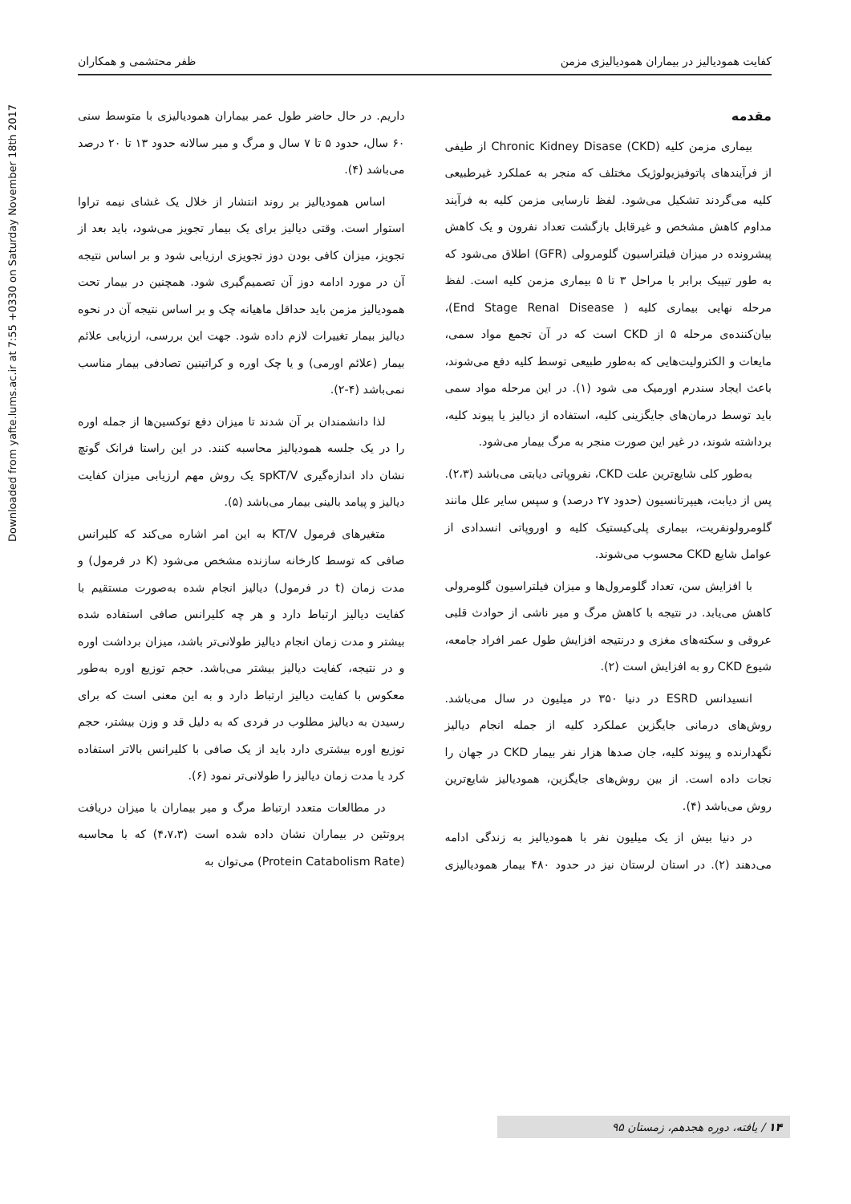Downloaded from yafte.lums.ac.ir at 7:55 +0330 on Saturday November 18th 2017
کفایت همودیالیز در بیماران همودیالیزی مزمن ظفر محتشمی و همکاران
مقدمه
بیماری مزمن کلیه Chronic Kidney Disase (CKD) از طیفی از فرآیندهای پاتوفیزیولوژیک مختلف که منجر به عملکرد غیرطبیعی کلیه می‌گردند تشکیل می‌شود. لفظ نارسایی مزمن کلیه به فرآیند مداوم کاهش مشخص و غیرقابل بازگشت تعداد نفرون و یک کاهش پیشرونده در میزان فیلتراسیون گلومرولی (GFR) اطلاق می‌شود که به طور تیپیک برابر با مراحل ۳ تا ۵ بیماری مزمن کلیه است. لفظ مرحله نهایی بیماری کلیه ( End Stage Renal Disease)، بیان‌کننده‌ی مرحله ۵ از CKD است که در آن تجمع مواد سمی، مایعات و الکترولیت‌هایی که به‌طور طبیعی توسط کلیه دفع می‌شوند، باعث ایجاد سندرم اورمیک می شود (۱). در این مرحله مواد سمی باید توسط درمان‌های جایگزینی کلیه، استفاده از دیالیز یا پیوند کلیه، برداشته شوند، در غیر این صورت منجر به مرگ بیمار می‌شود.
به‌طور کلی شایع‌ترین علت CKD، نفروپاتی دیابتی می‌باشد (۲،۳). پس از دیابت، هیپرتانسیون (حدود ۲۷ درصد) و سپس سایر علل مانند گلومرولونفریت، بیماری پلی‌کیستیک کلیه و اوروپاتی انسدادی از عوامل شایع CKD محسوب می‌شوند.
با افزایش سن، تعداد گلومرول‌ها و میزان فیلتراسیون گلومرولی کاهش می‌یابد. در نتیجه با کاهش مرگ و میر ناشی از حوادث قلبی عروقی و سکته‌های مغزی و درنتیجه افزایش طول عمر افراد جامعه، شیوع CKD رو به افزایش است (۲).
انسیدانس ESRD در دنیا ۳۵۰ در میلیون در سال می‌باشد. روش‌های درمانی جایگزین عملکرد کلیه از جمله انجام دیالیز نگهدارنده و پیوند کلیه، جان صدها هزار نفر بیمار CKD در جهان را نجات داده است. از بین روش‌های جایگزین، همودیالیز شایع‌ترین روش می‌باشد (۴).
در دنیا بیش از یک میلیون نفر با همودیالیز به زندگی ادامه می‌دهند (۲). در استان لرستان نیز در حدود ۴۸۰ بیمار همودیالیزی داریم. در حال حاضر طول عمر بیماران همودیالیزی با متوسط سنی ۶۰ سال، حدود ۵ تا ۷ سال و مرگ و میر سالانه حدود ۱۳ تا ۲۰ درصد می‌باشد (۴).
اساس همودیالیز بر روند انتشار از خلال یک غشای نیمه تراوا استوار است. وقتی دیالیز برای یک بیمار تجویز می‌شود، باید بعد از تجویز، میزان کافی بودن دوز تجویزی ارزیابی شود و بر اساس نتیجه آن در مورد ادامه دوز آن تصمیم‌گیری شود. همچنین در بیمار تحت همودیالیز مزمن باید حداقل ماهیانه چک و بر اساس نتیجه آن در نحوه دیالیز بیمار تغییرات لازم داده شود. جهت این بررسی، ارزیابی علائم بیمار (علائم اورمی) و یا چک اوره و کراتینین تصادفی بیمار مناسب نمی‌باشد (۴-۲).
لذا دانشمندان بر آن شدند تا میزان دفع توکسین‌ها از جمله اوره را در یک جلسه همودیالیز محاسبه کنند. در این راستا فرانک گوتچ نشان داد اندازه‌گیری spKT/V یک روش مهم ارزیابی میزان کفایت دیالیز و پیامد بالینی بیمار می‌باشد (۵).
متغیرهای فرمول KT/V به این امر اشاره می‌کند که کلیرانس صافی که توسط کارخانه سازنده مشخص می‌شود (K در فرمول) و مدت زمان (t در فرمول) دیالیز انجام شده به‌صورت مستقیم با کفایت دیالیز ارتباط دارد و هر چه کلیرانس صافی استفاده شده بیشتر و مدت زمان انجام دیالیز طولانی‌تر باشد، میزان برداشت اوره و در نتیجه، کفایت دیالیز بیشتر می‌باشد. حجم توزیع اوره به‌طور معکوس با کفایت دیالیز ارتباط دارد و به این معنی است که برای رسیدن به دیالیز مطلوب در فردی که به دلیل قد و وزن بیشتر، حجم توزیع اوره بیشتری دارد باید از یک صافی با کلیرانس بالاتر استفاده کرد یا مدت زمان دیالیز را طولانی‌تر نمود (۶).
در مطالعات متعدد ارتباط مرگ و میر بیماران با میزان دریافت پروتئین در بیماران نشان داده شده است (۴،۷،۳) که با محاسبه (Protein Catabolism Rate) می‌توان به
۱۴ / یافته، دوره هجدهم، زمستان ۹۵